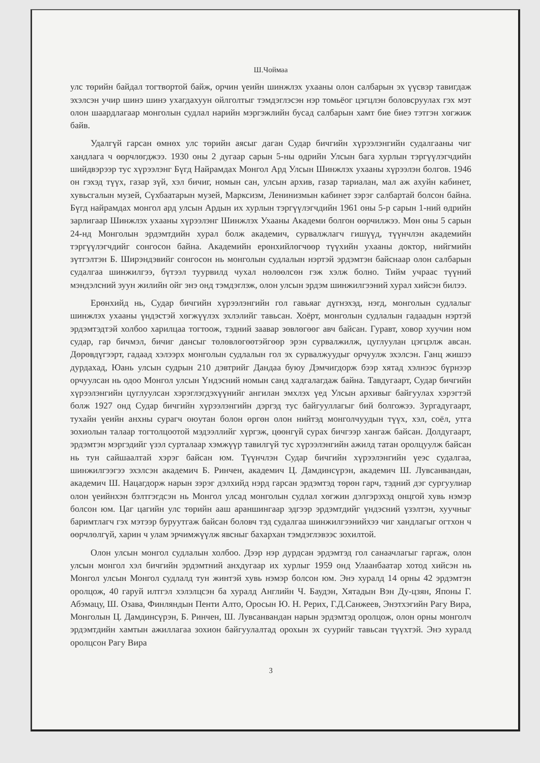Ш.Чоймаа
улс төрийн байдал тогтвортой байж, орчин үеийн шинжлэх ухааны олон салбарын эх үүсвэр тавигдаж эхэлсэн учир шинэ шинэ ухагдахуун ойлголтыг тэмдэглэсэн нэр томьёог цэгцлэн боловсруулах гэх мэт олон шаардлагаар монголын судлал нарийн мэргэжлийн бусад салбарын хамт бие биеэ тэтгэн хөгжиж байв.
Удалгүй гарсан өмнөх улс төрийн аясыг даган Судар бичгийн хүрээлэнгийн судалгааны чиг хандлага ч өөрчлөгджээ. 1930 оны 2 дугаар сарын 5-ны өдрийн Улсын бага хурлын тэргүүлэгчдийн шийдвэрээр тус хүрээлэнг Бүгд Найрамдах Монгол Ард Улсын Шинжлэх ухааны хүрээлэн болгов. 1946 он гэхэд түүх, газар зүй, хэл бичиг, номын сан, улсын архив, газар тариалан, мал аж ахуйн кабинет, хувьсгалын музей, Сүхбаатарын музей, Марксизм, Ленинизмын кабинет зэрэг салбартай болсон байна. Бүгд найрамдах монгол ард улсын Ардын их хурлын тэргүүлэгчдийн 1961 оны 5-р сарын 1-ний өдрийн зарлигаар Шинжлэх ухааны хүрээлэнг Шинжлэх Ухааны Академи болгон өөрчилжээ. Мөн оны 5 сарын 24-нд Монголын эрдэмтдийн хурал болж академич, сурвалжлагч гишүүд, түүнчлэн академийн тэргүүлэгчдийг сонгосон байна. Академийн ерөнхийлөгчөөр түүхийн ухааны доктор, нийгмийн зүтгэлтэн Б. Ширэндэвийг сонгосон нь монголын судлалын нэртэй эрдэмтэн байснаар олон салбарын судалгаа шинжилгээ, бүтээл туурвилд чухал нөлөөлсөн гэж хэлж болно. Тийм учраас түүний мэндэлсний зуун жилийн ойг энэ онд тэмдэглэж, олон улсын эрдэм шинжилгээний хурал хийсэн билээ.
Ерөнхийд нь, Судар бичгийн хүрээлэнгийн гол гавьяаг дүгнэхэд, нэгд, монголын судлалыг шинжлэх ухааны үндэстэй хөгжүүлэх эхлэлийг тавьсан. Хоёрт, монголын судлалын гадаадын нэртэй эрдэмтэдтэй холбоо харилцаа тогтоож, тэдний заавар зөвлөгөөг авч байсан. Гуравт, ховор хуучин ном судар, гар бичмэл, бичиг дансыг төлөвлөгөөтэйгөөр эрэн сурвалжилж, цуглуулан цэгцэлж авсан. Дөрөвдүгээрт, гадаад хэлээрх монголын судлалын гол эх сурвалжуудыг орчуулж эхэлсэн. Ганц жишээ дурдахад, Юань улсын судрын 210 дэвтрийг Дандаа буюу Дэмчигдорж бээр хятад хэлнээс бүрнээр орчуулсан нь одоо Монгол улсын Үндэсний номын санд хадгалагдаж байна. Тавдугаарт, Судар бичгийн хүрээлэнгийн цуглуулсан хэрэглэгдэхүүнийг ангилан эмхлэх үед Улсын архивыг байгуулах хэрэгтэй болж 1927 онд Судар бичгийн хүрээлэнгийн дэргэд тус байгууллагыг бий болгожээ. Зургадугаарт, тухайн үеийн анхны сурагч оюутан болон өргөн олон нийтэд монголчуудын түүх, хэл, соёл, утга зохиолын талаар тогтолцоотой мэдээллийг хүргэж, цөөнгүй сурах бичгээр хангаж байсан. Долдугаарт, эрдэмтэн мэргэдийг үзэл сурталаар хэмжүүр тавилгүй тус хүрээлэнгийн ажилд татан оролцуулж байсан нь тун сайшаалтай хэрэг байсан юм. Түүнчлэн Судар бичгийн хүрээлэнгийн үеэс судалгаа, шинжилгээгээ эхэлсэн академич Б. Ринчен, академич Ц. Дамдинсүрэн, академич Ш. Лувсанвандан, академич Ш. Нацагдорж нарын зэрэг дэлхийд нэрд гарсан эрдэмтэд төрөн гарч, тэдний дэг сургуулиар олон үеийнхэн бэлтгэгдсэн нь Монгол улсад монголын судлал хөгжин дэлгэрэхэд онцгой хувь нэмэр болсон юм. Цаг цагийн улс төрийн ааш араншингаар эдгээр эрдэмтдийг үндэсний үзэлтэн, хуучныг баримтлагч гэх мэтээр буруутгаж байсан боловч тэд судалгаа шинжилгээнийхээ чиг хандлагыг огтхон ч өөрчлөлгүй, харин ч улам эрчимжүүлж явсныг бахархан тэмдэглэвээс зохилтой.
Олон улсын монгол судлалын холбоо. Дээр нэр дурдсан эрдэмтэд гол санаачлагыг гаргаж, олон улсын монгол хэл бичгийн эрдэмтний анхдугаар их хурлыг 1959 онд Улаанбаатар хотод хийсэн нь Монгол улсын Монгол судлалд тун жинтэй хувь нэмэр болсон юм. Энэ хуралд 14 орны 42 эрдэмтэн оролцож, 40 гаруй илтгэл хэлэлцсэн ба хуралд Английн Ч. Баудэн, Хятадын Вэн Ду-цзян, Японы Г. Абэмацу, Ш. Озава, Финляндын Пенти Алто, Оросын Ю. Н. Рерих, Г.Д.Санжеев, Энэтхэгийн Рагу Вира, Монголын Ц. Дамдинсүрэн, Б. Ринчен, Ш. Лувсанвандан нарын эрдэмтэд оролцож, олон орны монголч эрдэмтдийн хамтын ажиллагаа зохион байгуулалтад орохын эх суурийг тавьсан түүхтэй. Энэ хуралд оролцсон Рагу Вира
3